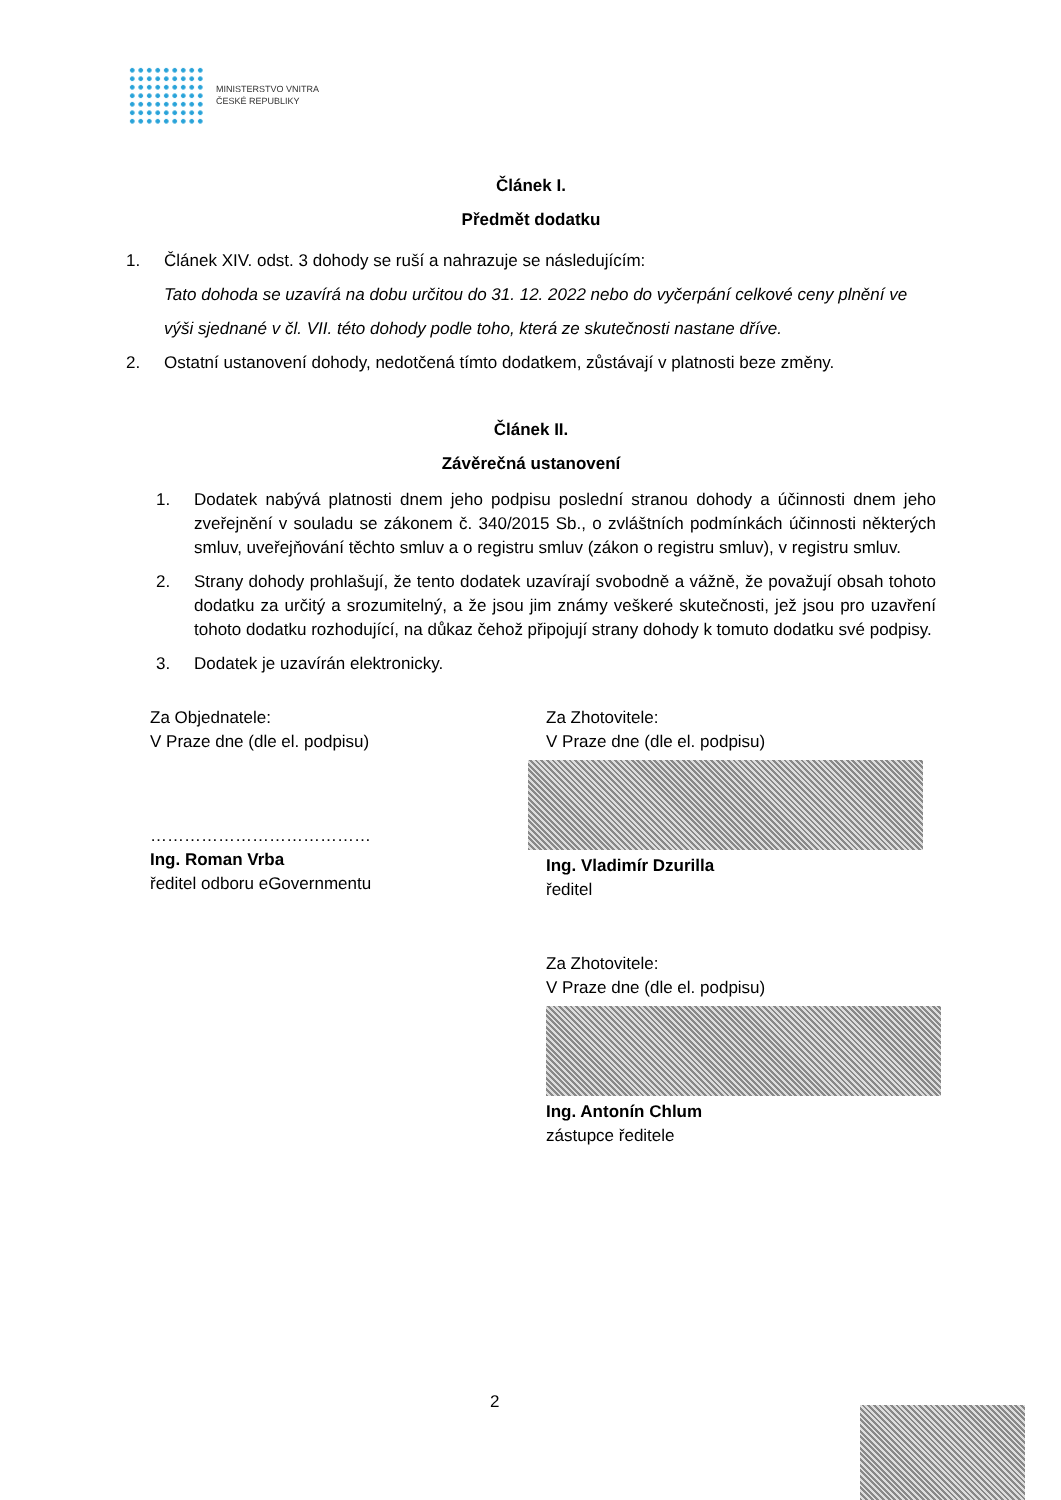MINISTERSTVO VNITRA
ČESKÉ REPUBLIKY
Článek I.
Předmět dodatku
1. Článek XIV. odst. 3 dohody se ruší a nahrazuje se následujícím:
Tato dohoda se uzavírá na dobu určitou do 31. 12. 2022 nebo do vyčerpání celkové ceny plnění ve výši sjednané v čl. VII. této dohody podle toho, která ze skutečnosti nastane dříve.
2. Ostatní ustanovení dohody, nedotčená tímto dodatkem, zůstávají v platnosti beze změny.
Článek II.
Závěrečná ustanovení
1. Dodatek nabývá platnosti dnem jeho podpisu poslední stranou dohody a účinnosti dnem jeho zveřejnění v souladu se zákonem č. 340/2015 Sb., o zvláštních podmínkách účinnosti některých smluv, uveřejňování těchto smluv a o registru smluv (zákon o registru smluv), v registru smluv.
2. Strany dohody prohlašují, že tento dodatek uzavírají svobodně a vážně, že považují obsah tohoto dodatku za určitý a srozumitelný, a že jsou jim známy veškeré skutečnosti, jež jsou pro uzavření tohoto dodatku rozhodující, na důkaz čehož připojují strany dohody k tomuto dodatku své podpisy.
3. Dodatek je uzavírán elektronicky.
Za Objednatele:
V Praze dne (dle el. podpisu)
…………………………………
Ing. Roman Vrba
ředitel odboru eGovernmentu
Za Zhotovitele:
V Praze dne (dle el. podpisu)
Ing. Vladimír Dzurilla
ředitel
Za Zhotovitele:
V Praze dne (dle el. podpisu)
Ing. Antonín Chlum
zástupce ředitele
2